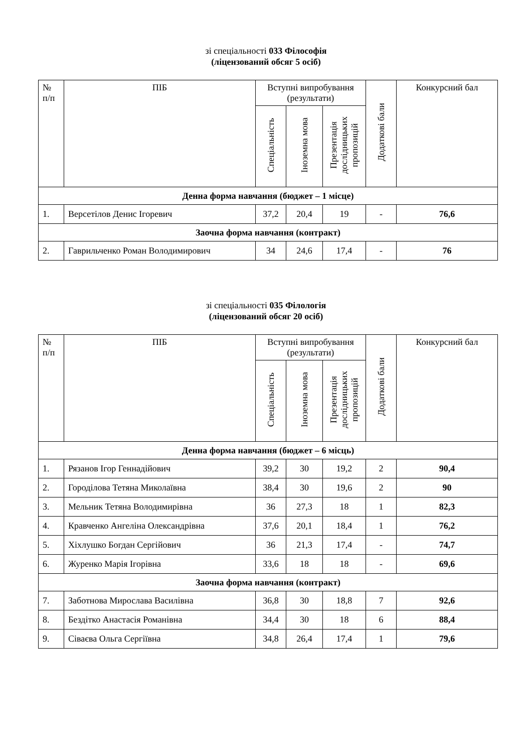зі спеціальності 033 Філософія
(ліцензований обсяг 5 осіб)
| № п/п | ПІБ | Вступні випробування (результати) | | | Додаткові бали | Конкурсний бал |
| --- | --- | --- | --- | --- | --- | --- |
| | | Спеціальність | Іноземна мова | Презентація дослідницьких пропозицій | | |
| Денна форма навчання (бюджет – 1 місце) | | | | | | |
| 1. | Версетілов Денис Ігоревич | 37,2 | 20,4 | 19 | - | 76,6 |
| Заочна форма навчання (контракт) | | | | | | |
| 2. | Гаврильченко Роман Володимирович | 34 | 24,6 | 17,4 | - | 76 |
зі спеціальності 035 Філологія
(ліцензований обсяг 20 осіб)
| № п/п | ПІБ | Вступні випробування (результати) | | | Додаткові бали | Конкурсний бал |
| --- | --- | --- | --- | --- | --- | --- |
| | | Спеціальність | Іноземна мова | Презентація дослідницьких пропозицій | | |
| Денна форма навчання (бюджет – 6 місць) | | | | | | |
| 1. | Рязанов Ігор Геннадійович | 39,2 | 30 | 19,2 | 2 | 90,4 |
| 2. | Городілова Тетяна Миколаївна | 38,4 | 30 | 19,6 | 2 | 90 |
| 3. | Мельник Тетяна Володимирівна | 36 | 27,3 | 18 | 1 | 82,3 |
| 4. | Кравченко Ангеліна Олександрівна | 37,6 | 20,1 | 18,4 | 1 | 76,2 |
| 5. | Хіхлушко Богдан Сергійович | 36 | 21,3 | 17,4 | - | 74,7 |
| 6. | Журенко Марія Ігорівна | 33,6 | 18 | 18 | - | 69,6 |
| Заочна форма навчання (контракт) | | | | | | |
| 7. | Заботнова Мирослава Василівна | 36,8 | 30 | 18,8 | 7 | 92,6 |
| 8. | Бездітко Анастасія Романівна | 34,4 | 30 | 18 | 6 | 88,4 |
| 9. | Сіваєва Ольга Сергіївна | 34,8 | 26,4 | 17,4 | 1 | 79,6 |